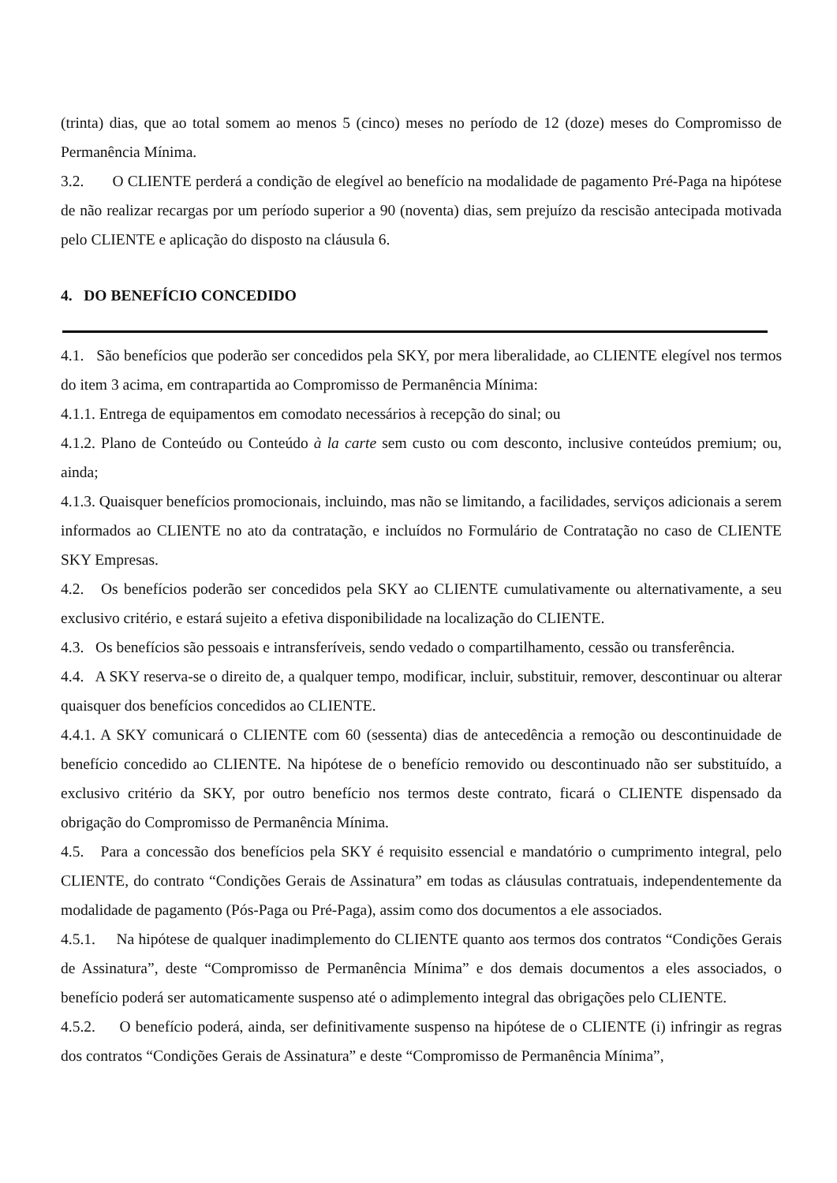(trinta) dias, que ao total somem ao menos 5 (cinco) meses no período de 12 (doze) meses do Compromisso de Permanência Mínima.
3.2. O CLIENTE perderá a condição de elegível ao benefício na modalidade de pagamento Pré-Paga na hipótese de não realizar recargas por um período superior a 90 (noventa) dias, sem prejuízo da rescisão antecipada motivada pelo CLIENTE e aplicação do disposto na cláusula 6.
4. DO BENEFÍCIO CONCEDIDO
4.1. São benefícios que poderão ser concedidos pela SKY, por mera liberalidade, ao CLIENTE elegível nos termos do item 3 acima, em contrapartida ao Compromisso de Permanência Mínima:
4.1.1. Entrega de equipamentos em comodato necessários à recepção do sinal; ou
4.1.2. Plano de Conteúdo ou Conteúdo à la carte sem custo ou com desconto, inclusive conteúdos premium; ou, ainda;
4.1.3. Quaisquer benefícios promocionais, incluindo, mas não se limitando, a facilidades, serviços adicionais a serem informados ao CLIENTE no ato da contratação, e incluídos no Formulário de Contratação no caso de CLIENTE SKY Empresas.
4.2. Os benefícios poderão ser concedidos pela SKY ao CLIENTE cumulativamente ou alternativamente, a seu exclusivo critério, e estará sujeito a efetiva disponibilidade na localização do CLIENTE.
4.3. Os benefícios são pessoais e intransferíveis, sendo vedado o compartilhamento, cessão ou transferência.
4.4. A SKY reserva-se o direito de, a qualquer tempo, modificar, incluir, substituir, remover, descontinuar ou alterar quaisquer dos benefícios concedidos ao CLIENTE.
4.4.1. A SKY comunicará o CLIENTE com 60 (sessenta) dias de antecedência a remoção ou descontinuidade de benefício concedido ao CLIENTE. Na hipótese de o benefício removido ou descontinuado não ser substituído, a exclusivo critério da SKY, por outro benefício nos termos deste contrato, ficará o CLIENTE dispensado da obrigação do Compromisso de Permanência Mínima.
4.5. Para a concessão dos benefícios pela SKY é requisito essencial e mandatório o cumprimento integral, pelo CLIENTE, do contrato “Condições Gerais de Assinatura” em todas as cláusulas contratuais, independentemente da modalidade de pagamento (Pós-Paga ou Pré-Paga), assim como dos documentos a ele associados.
4.5.1. Na hipótese de qualquer inadimplemento do CLIENTE quanto aos termos dos contratos “Condições Gerais de Assinatura”, deste “Compromisso de Permanência Mínima” e dos demais documentos a eles associados, o benefício poderá ser automaticamente suspenso até o adimplemento integral das obrigações pelo CLIENTE.
4.5.2. O benefício poderá, ainda, ser definitivamente suspenso na hipótese de o CLIENTE (i) infringir as regras dos contratos “Condições Gerais de Assinatura” e deste “Compromisso de Permanência Mínima”,